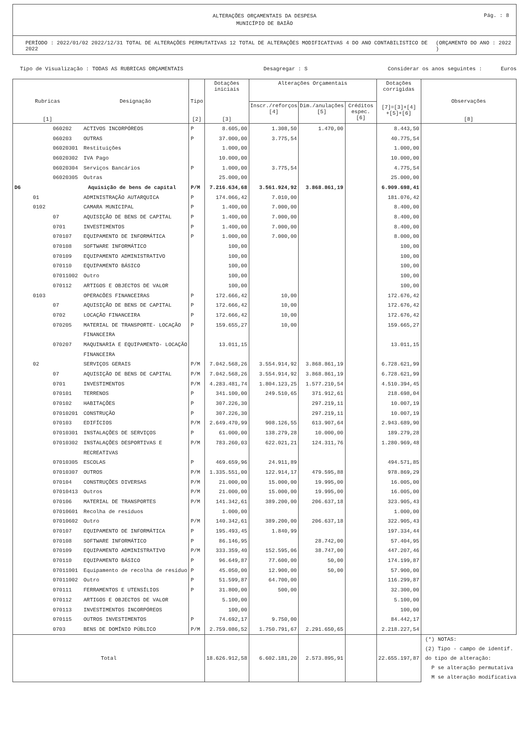ALTERAÇÕES ORÇAMENTAIS DA DESPESA
MUNICÍPIO DE BAIÃO
Pág. : 8
PERÍODO : 2022/01/02 2022/12/31 TOTAL DE ALTERAÇÕES PERMUTATIVAS 12 TOTAL DE ALTERAÇÕES MODIFICATIVAS 4 DO ANO CONTABILISTICO DE 2022 (ORÇAMENTO DO ANO : 2022 )
Tipo de Visualização : TODAS AS RUBRICAS ORÇAMENTAIS Desagregar : S Considerar os anos seguintes : Euros
| Rubricas [1] | Designação | Tipo [2] | Dotações iniciais [3] | Alterações Orçamentais | | | Dotações corrigidas [7]=[3]+[4] +[5]+[6] | Observações [8] |
| --- | --- | --- | --- | --- | --- | --- | --- | --- |
| | | | | Inscr./reforços [4] | Dim./anulações [5] | Créditos espec. [6] | | |
| 060202 | ACTIVOS INCORPÓREOS | P | 8.605,00 | 1.308,50 | 1.470,00 | | 8.443,50 | |
| 060203 | OUTRAS | P | 37.000,00 | 3.775,54 | | | 40.775,54 | |
| 06020301 | Restituições | | 1.000,00 | | | | 1.000,00 | |
| 06020302 | IVA Pago | | 10.000,00 | | | | 10.000,00 | |
| 06020304 | Serviços Bancários | P | 1.000,00 | 3.775,54 | | | 4.775,54 | |
| 06020305 | Outras | | 25.000,00 | | | | 25.000,00 | |
| D6 | Aquisição de bens de capital | P/M | 7.216.634,68 | 3.561.924,92 | 3.868.861,19 | | 6.909.698,41 | |
| 01 | ADMINISTRAÇÃO AUTARQUICA | P | 174.066,42 | 7.010,00 | | | 181.076,42 | |
| 0102 | CAMARA MUNICIPAL | P | 1.400,00 | 7.000,00 | | | 8.400,00 | |
| 07 | AQUISIÇÃO DE BENS DE CAPITAL | P | 1.400,00 | 7.000,00 | | | 8.400,00 | |
| 0701 | INVESTIMENTOS | P | 1.400,00 | 7.000,00 | | | 8.400,00 | |
| 070107 | EQUIPAMENTO DE INFORMÁTICA | P | 1.000,00 | 7.000,00 | | | 8.000,00 | |
| 070108 | SOFTWARE INFORMÁTICO | | 100,00 | | | | 100,00 | |
| 070109 | EQUIPAMENTO ADMINISTRATIVO | | 100,00 | | | | 100,00 | |
| 070110 | EQUIPAMENTO BÁSICO | | 100,00 | | | | 100,00 | |
| 07011002 | Outro | | 100,00 | | | | 100,00 | |
| 070112 | ARTIGOS E OBJECTOS DE VALOR | | 100,00 | | | | 100,00 | |
| 0103 | OPERACÕES FINANCEIRAS | P | 172.666,42 | 10,00 | | | 172.676,42 | |
| 07 | AQUISIÇÃO DE BENS DE CAPITAL | P | 172.666,42 | 10,00 | | | 172.676,42 | |
| 0702 | LOCAÇÃO FINANCEIRA | P | 172.666,42 | 10,00 | | | 172.676,42 | |
| 070205 | MATERIAL DE TRANSPORTE- LOCAÇÃO | P | 159.655,27 | 10,00 | | | 159.665,27 | |
| | FINANCEIRA | | | | | | | |
| 070207 | MAQUINARIA E EQUIPAMENTO- LOCAÇÃO | | 13.011,15 | | | | 13.011,15 | |
| | FINANCEIRA | | | | | | | |
| 02 | SERVIÇOS GERAIS | P/M | 7.042.568,26 | 3.554.914,92 | 3.868.861,19 | | 6.728.621,99 | |
| 07 | AQUISIÇÃO DE BENS DE CAPITAL | P/M | 7.042.568,26 | 3.554.914,92 | 3.868.861,19 | | 6.728.621,99 | |
| 0701 | INVESTIMENTOS | P/M | 4.283.481,74 | 1.804.123,25 | 1.577.210,54 | | 4.510.394,45 | |
| 070101 | TERRENOS | P | 341.100,00 | 249.510,65 | 371.912,61 | | 218.698,04 | |
| 070102 | HABITAÇÕES | P | 307.226,30 | | 297.219,11 | | 10.007,19 | |
| 07010201 | CONSTRUÇÃO | P | 307.226,30 | | 297.219,11 | | 10.007,19 | |
| 070103 | EDIFÍCIOS | P/M | 2.649.470,99 | 908.126,55 | 613.907,64 | | 2.943.689,90 | |
| 07010301 | INSTALAÇÕES DE SERVIÇOS | P | 61.000,00 | 138.279,28 | 10.000,00 | | 189.279,28 | |
| 07010302 | INSTALAÇÕES DESPORTIVAS E | P/M | 783.260,03 | 622.021,21 | 124.311,76 | | 1.280.969,48 | |
| | RECREATIVAS | | | | | | | |
| 07010305 | ESCOLAS | P | 469.659,96 | 24.911,89 | | | 494.571,85 | |
| 07010307 | OUTROS | P/M | 1.335.551,00 | 122.914,17 | 479.595,88 | | 978.869,29 | |
| 070104 | CONSTRUÇÕES DIVERSAS | P/M | 21.000,00 | 15.000,00 | 19.995,00 | | 16.005,00 | |
| 07010413 | Outros | P/M | 21.000,00 | 15.000,00 | 19.995,00 | | 16.005,00 | |
| 070106 | MATERIAL DE TRANSPORTES | P/M | 141.342,61 | 389.200,00 | 206.637,18 | | 323.905,43 | |
| 07010601 | Recolha de resíduos | | 1.000,00 | | | | 1.000,00 | |
| 07010602 | Outro | P/M | 140.342,61 | 389.200,00 | 206.637,18 | | 322.905,43 | |
| 070107 | EQUIPAMENTO DE INFORMÁTICA | P | 195.493,45 | 1.840,99 | | | 197.334,44 | |
| 070108 | SOFTWARE INFORMÁTICO | P | 86.146,95 | | 28.742,00 | | 57.404,95 | |
| 070109 | EQUIPAMENTO ADMINISTRATIVO | P/M | 333.359,40 | 152.595,06 | 38.747,00 | | 447.207,46 | |
| 070110 | EQUIPAMENTO BÁSICO | P | 96.649,87 | 77.600,00 | 50,00 | | 174.199,87 | |
| 07011001 | Equipamento de recolha de resíduo | P | 45.050,00 | 12.900,00 | 50,00 | | 57.900,00 | |
| 07011002 | Outro | P | 51.599,87 | 64.700,00 | | | 116.299,87 | |
| 070111 | FERRAMENTOS E UTENSÍLIOS | P | 31.800,00 | 500,00 | | | 32.300,00 | |
| 070112 | ARTIGOS E OBJECTOS DE VALOR | | 5.100,00 | | | | 5.100,00 | |
| 070113 | INVESTIMENTOS INCORPÓREOS | | 100,00 | | | | 100,00 | |
| 070115 | OUTROS INVESTIMENTOS | P | 74.692,17 | 9.750,00 | | | 84.442,17 | |
| 0703 | BENS DE DOMÍNIO PÚBLICO | P/M | 2.759.086,52 | 1.750.791,67 | 2.291.650,65 | | 2.218.227,54 | |
| Total | | | 18.626.912,58 | 6.602.181,20 | 2.573.895,91 | | 22.655.197,87 | (*) NOTAS: (2) Tipo - campo de identif. do tipo de alteração: P se alteração permutativa M se alteração modificativa |